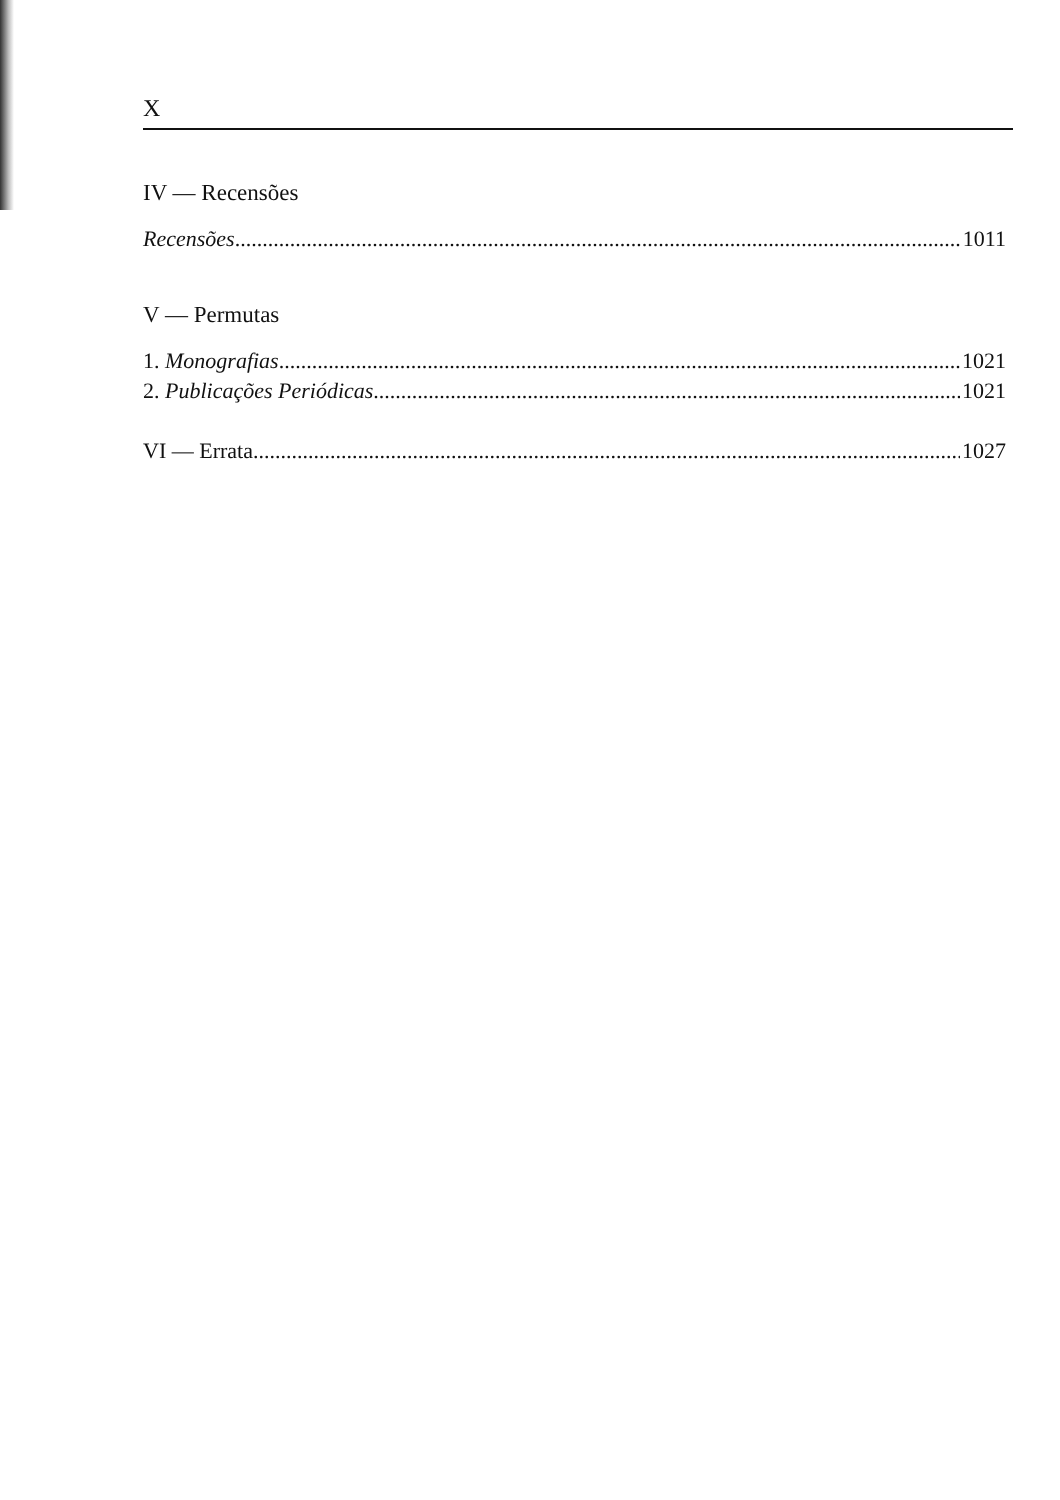X
IV — Recensões
Recensões 1011
V — Permutas
1. Monografias 1021
2. Publicações Periódicas 1021
VI — Errata 1027